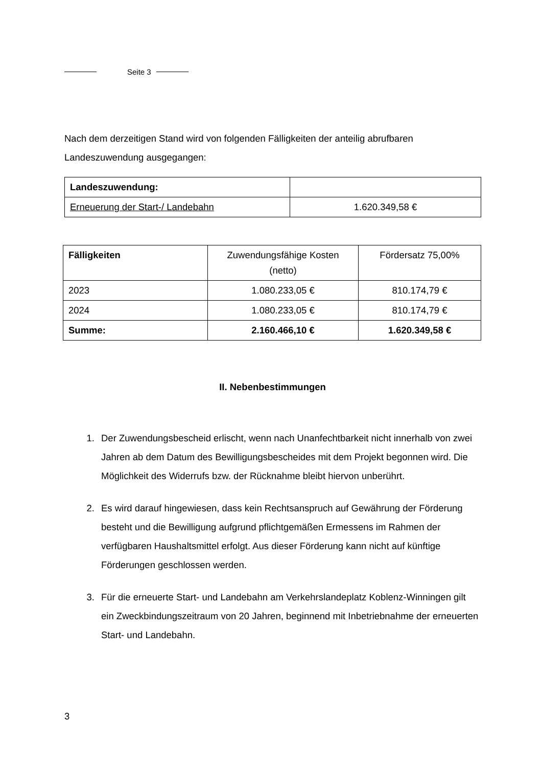Seite 3
Nach dem derzeitigen Stand wird von folgenden Fälligkeiten der anteilig abrufbaren Landeszuwendung ausgegangen:
| Landeszuwendung: | |
| Erneuerung der Start-/ Landebahn | 1.620.349,58 € |
| Fälligkeiten | Zuwendungsfähige Kosten (netto) | Fördersatz 75,00% |
| 2023 | 1.080.233,05 € | 810.174,79 € |
| 2024 | 1.080.233,05 € | 810.174,79 € |
| Summe: | 2.160.466,10 € | 1.620.349,58 € |
II. Nebenbestimmungen
1. Der Zuwendungsbescheid erlischt, wenn nach Unanfechtbarkeit nicht innerhalb von zwei Jahren ab dem Datum des Bewilligungsbescheides mit dem Projekt begonnen wird. Die Möglichkeit des Widerrufs bzw. der Rücknahme bleibt hiervon unberührt.
2. Es wird darauf hingewiesen, dass kein Rechtsanspruch auf Gewährung der Förderung besteht und die Bewilligung aufgrund pflichtgemäßen Ermessens im Rahmen der verfügbaren Haushaltsmittel erfolgt. Aus dieser Förderung kann nicht auf künftige Förderungen geschlossen werden.
3. Für die erneuerte Start- und Landebahn am Verkehrslandeplatz Koblenz-Winningen gilt ein Zweckbindungszeitraum von 20 Jahren, beginnend mit Inbetriebnahme der erneuerten Start- und Landebahn.
3